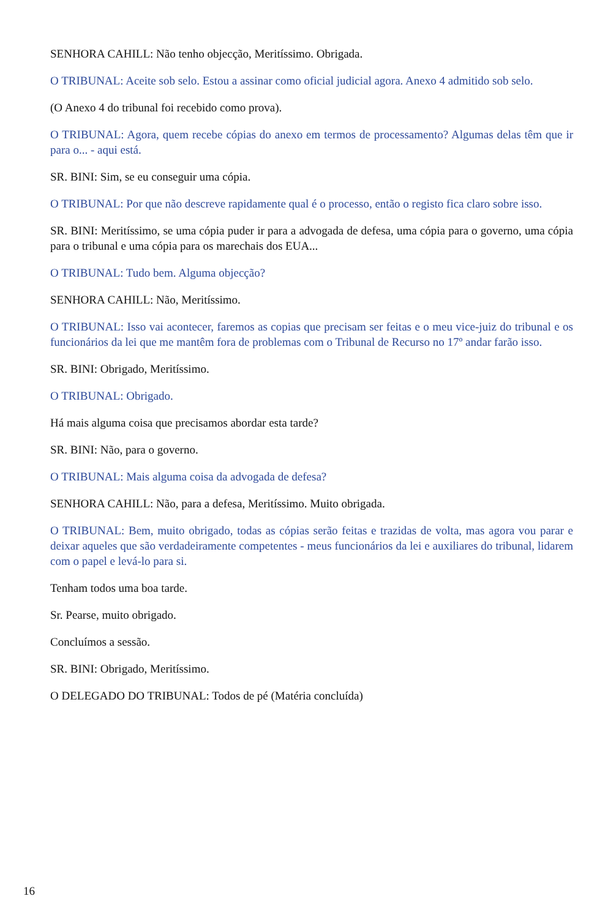SENHORA CAHILL: Não tenho objecção, Meritíssimo. Obrigada.
O TRIBUNAL: Aceite sob selo. Estou a assinar como oficial judicial agora. Anexo 4 admitido sob selo.
(O Anexo 4 do tribunal foi recebido como prova).
O TRIBUNAL: Agora, quem recebe cópias do anexo em termos de processamento? Algumas delas têm que ir para o... - aqui está.
SR. BINI: Sim, se eu conseguir uma cópia.
O TRIBUNAL: Por que não descreve rapidamente qual é o processo, então o registo fica claro sobre isso.
SR. BINI: Meritíssimo, se uma cópia puder ir para a advogada de defesa, uma cópia para o governo, uma cópia para o tribunal e uma cópia para os marechais dos EUA...
O TRIBUNAL: Tudo bem. Alguma objecção?
SENHORA CAHILL: Não, Meritíssimo.
O TRIBUNAL: Isso vai acontecer, faremos as copias que precisam ser feitas e o meu vice-juiz do tribunal e os funcionários da lei que me mantêm fora de problemas com o Tribunal de Recurso no 17º andar farão isso.
SR. BINI: Obrigado, Meritíssimo.
O TRIBUNAL: Obrigado.
Há mais alguma coisa que precisamos abordar esta tarde?
SR. BINI: Não, para o governo.
O TRIBUNAL: Mais alguma coisa da advogada de defesa?
SENHORA CAHILL: Não, para a defesa, Meritíssimo. Muito obrigada.
O TRIBUNAL: Bem, muito obrigado, todas as cópias serão feitas e trazidas de volta, mas agora vou parar e deixar aqueles que são verdadeiramente competentes - meus funcionários da lei e auxiliares do tribunal, lidarem com o papel e levá-lo para si.
Tenham todos uma boa tarde.
Sr. Pearse, muito obrigado.
Concluímos a sessão.
SR. BINI: Obrigado, Meritíssimo.
O DELEGADO DO TRIBUNAL: Todos de pé (Matéria concluída)
16